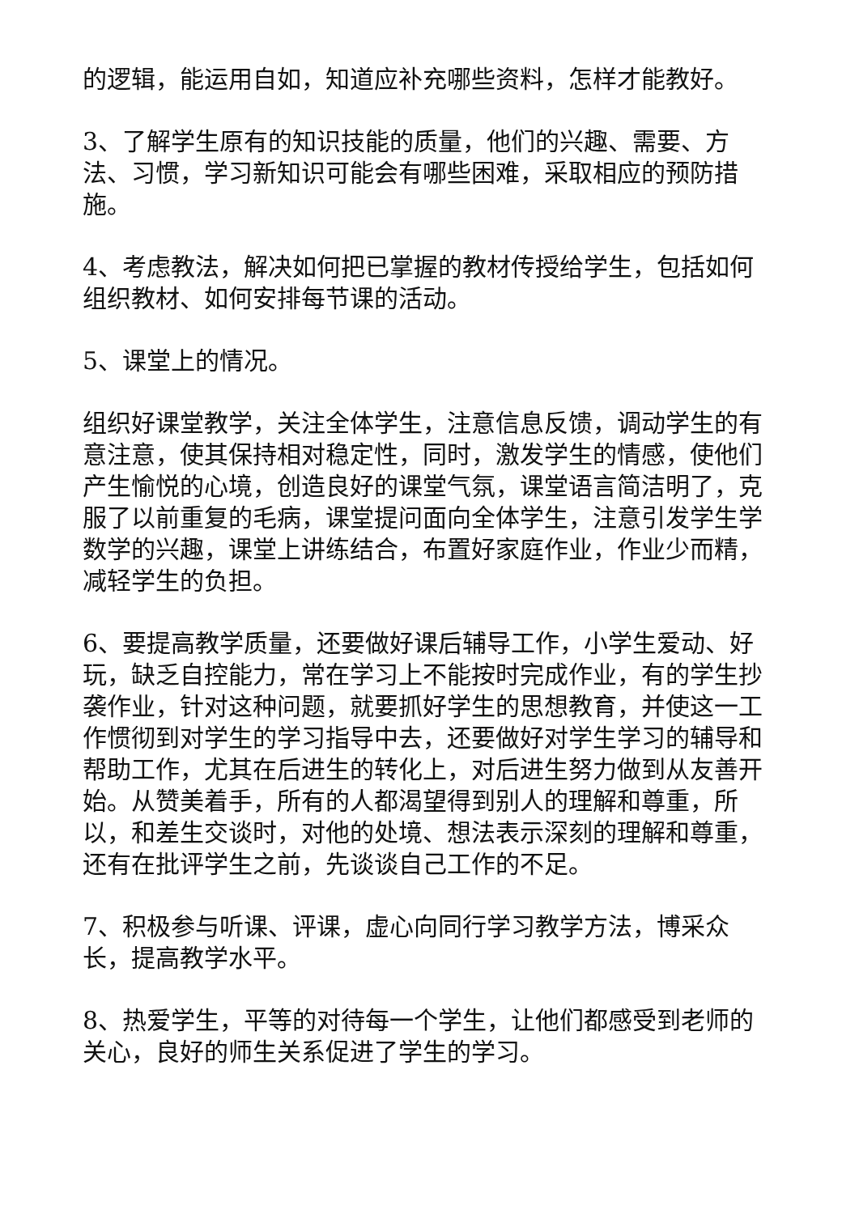的逻辑，能运用自如，知道应补充哪些资料，怎样才能教好。
3、了解学生原有的知识技能的质量，他们的兴趣、需要、方法、习惯，学习新知识可能会有哪些困难，采取相应的预防措施。
4、考虑教法，解决如何把已掌握的教材传授给学生，包括如何组织教材、如何安排每节课的活动。
5、课堂上的情况。
组织好课堂教学，关注全体学生，注意信息反馈，调动学生的有意注意，使其保持相对稳定性，同时，激发学生的情感，使他们产生愉悦的心境，创造良好的课堂气氛，课堂语言简洁明了，克服了以前重复的毛病，课堂提问面向全体学生，注意引发学生学数学的兴趣，课堂上讲练结合，布置好家庭作业，作业少而精，减轻学生的负担。
6、要提高教学质量，还要做好课后辅导工作，小学生爱动、好玩，缺乏自控能力，常在学习上不能按时完成作业，有的学生抄袭作业，针对这种问题，就要抓好学生的思想教育，并使这一工作惯彻到对学生的学习指导中去，还要做好对学生学习的辅导和帮助工作，尤其在后进生的转化上，对后进生努力做到从友善开始。从赞美着手，所有的人都渴望得到别人的理解和尊重，所以，和差生交谈时，对他的处境、想法表示深刻的理解和尊重，还有在批评学生之前，先谈谈自己工作的不足。
7、积极参与听课、评课，虚心向同行学习教学方法，博采众长，提高教学水平。
8、热爱学生，平等的对待每一个学生，让他们都感受到老师的关心，良好的师生关系促进了学生的学习。